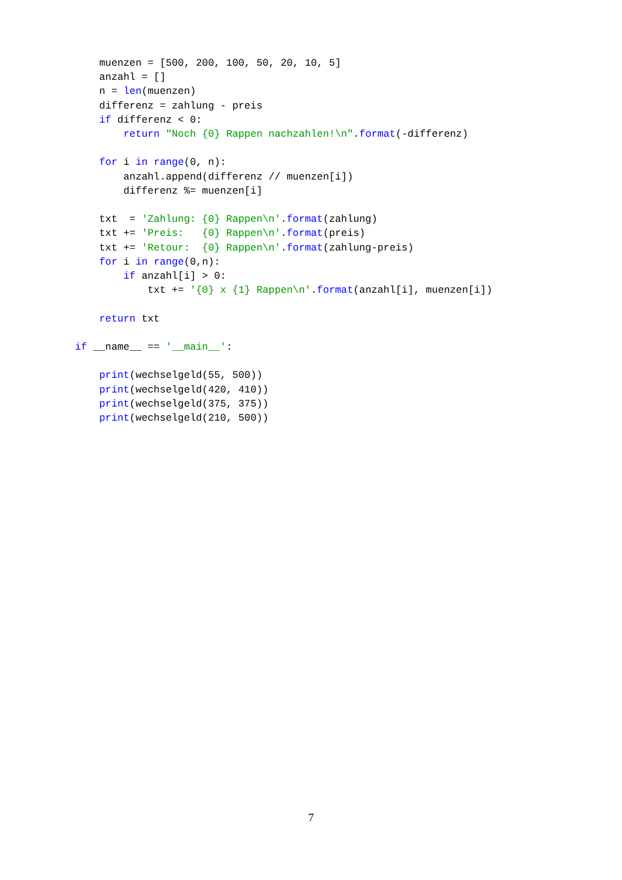muenzen = [500, 200, 100, 50, 20, 10, 5]
    anzahl = []
    n = len(muenzen)
    differenz = zahlung - preis
    if differenz < 0:
        return "Noch {0} Rappen nachzahlen!\n".format(-differenz)

    for i in range(0, n):
        anzahl.append(differenz // muenzen[i])
        differenz %= muenzen[i]

    txt  = 'Zahlung: {0} Rappen\n'.format(zahlung)
    txt += 'Preis:   {0} Rappen\n'.format(preis)
    txt += 'Retour:  {0} Rappen\n'.format(zahlung-preis)
    for i in range(0,n):
        if anzahl[i] > 0:
            txt += '{0} x {1} Rappen\n'.format(anzahl[i], muenzen[i])

    return txt

if __name__ == '__main__':

    print(wechselgeld(55, 500))
    print(wechselgeld(420, 410))
    print(wechselgeld(375, 375))
    print(wechselgeld(210, 500))
7